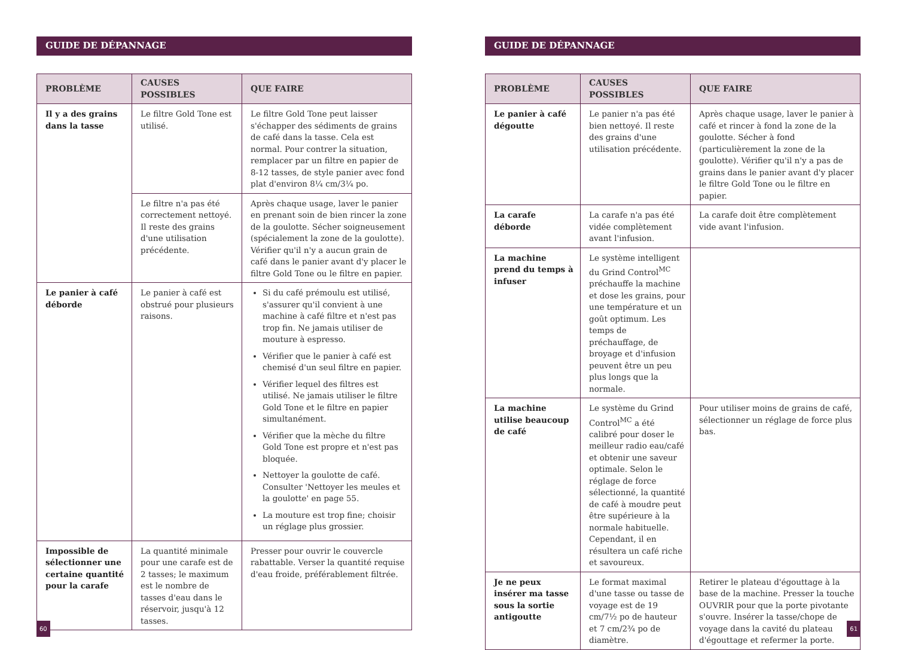GUIDE DE DÉPANNAGE
| PROBLÈME | CAUSES POSSIBLES | QUE FAIRE |
| --- | --- | --- |
| Il y a des grains dans la tasse | Le filtre Gold Tone est utilisé. | Le filtre Gold Tone peut laisser s'échapper des sédiments de grains de café dans la tasse. Cela est normal. Pour contrer la situation, remplacer par un filtre en papier de 8-12 tasses, de style panier avec fond plat d'environ 8¼ cm/3¼ po. |
| | Le filtre n'a pas été correctement nettoyé. Il reste des grains d'une utilisation précédente. | Après chaque usage, laver le panier en prenant soin de bien rincer la zone de la goulotte. Sécher soigneusement (spécialement la zone de la goulotte). Vérifier qu'il n'y a aucun grain de café dans le panier avant d'y placer le filtre Gold Tone ou le filtre en papier. |
| Le panier à café déborde | Le panier à café est obstrué pour plusieurs raisons. | Si du café prémoulu est utilisé, s'assurer qu'il convient à une machine à café filtre et n'est pas trop fin. Ne jamais utiliser de mouture à espresso. Vérifier que le panier à café est chemisé d'un seul filtre en papier. Vérifier lequel des filtres est utilisé. Ne jamais utiliser le filtre Gold Tone et le filtre en papier simultanément. Vérifier que la mèche du filtre Gold Tone est propre et n'est pas bloquée. Nettoyer la goulotte de café. Consulter 'Nettoyer les meules et la goulotte' en page 55. La mouture est trop fine; choisir un réglage plus grossier. |
| Impossible de sélectionner une certaine quantité pour la carafe | La quantité minimale pour une carafe est de 2 tasses; le maximum est le nombre de tasses d'eau dans le réservoir, jusqu'à 12 tasses. | Presser pour ouvrir le couvercle rabattable. Verser la quantité requise d'eau froide, préférablement filtrée. |
60
GUIDE DE DÉPANNAGE
| PROBLÈME | CAUSES POSSIBLES | QUE FAIRE |
| --- | --- | --- |
| Le panier à café dégoutte | Le panier n'a pas été bien nettoyé. Il reste des grains d'une utilisation précédente. | Après chaque usage, laver le panier à café et rincer à fond la zone de la goulotte. Sécher à fond (particulièrement la zone de la goulotte). Vérifier qu'il n'y a pas de grains dans le panier avant d'y placer le filtre Gold Tone ou le filtre en papier. |
| La carafe déborde | La carafe n'a pas été vidée complètement avant l'infusion. | La carafe doit être complètement vide avant l'infusion. |
| La machine prend du temps à infuser | Le système intelligent du Grind Control<sup>MC</sup> préchauffe la machine et dose les grains, pour une température et un goût optimum. Les temps de préchauffage, de broyage et d'infusion peuvent être un peu plus longs que la normale. | |
| La machine utilise beaucoup de café | Le système du Grind Control<sup>MC</sup> a été calibré pour doser le meilleur radio eau/café et obtenir une saveur optimale. Selon le réglage de force sélectionné, la quantité de café à moudre peut être supérieure à la normale habituelle. Cependant, il en résultera un café riche et savoureux. | Pour utiliser moins de grains de café, sélectionner un réglage de force plus bas. |
| Je ne peux insérer ma tasse sous la sortie antigoutte | Le format maximal d'une tasse ou tasse de voyage est de 19 cm/7½ po de hauteur et 7 cm/2¾ po de diamètre. | Retirer le plateau d'égouttage à la base de la machine. Presser la touche OUVRIR pour que la porte pivotante s'ouvre. Insérer la tasse/chope de voyage dans la cavité du plateau d'égouttage et refermer la porte. |
61